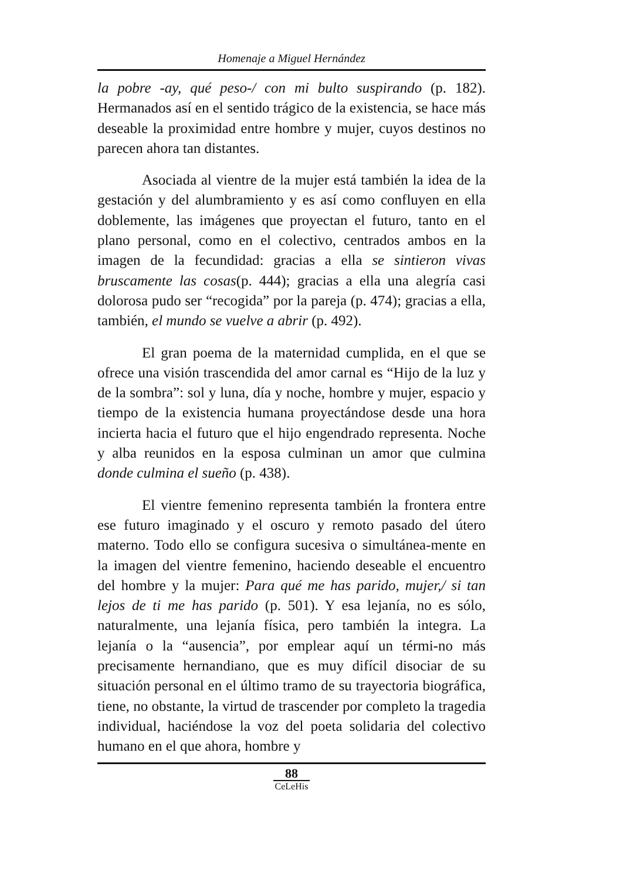Homenaje a Miguel Hernández
la pobre -ay, qué peso-/ con mi bulto suspirando (p. 182). Hermanados así en el sentido trágico de la existencia, se hace más deseable la proximidad entre hombre y mujer, cuyos destinos no parecen ahora tan distantes.
Asociada al vientre de la mujer está también la idea de la gestación y del alumbramiento y es así como confluyen en ella doblemente, las imágenes que proyectan el futuro, tanto en el plano personal, como en el colectivo, centrados ambos en la imagen de la fecundidad: gracias a ella se sintieron vivas bruscamente las cosas(p. 444); gracias a ella una alegría casi dolorosa pudo ser “recogida” por la pareja (p. 474); gracias a ella, también, el mundo se vuelve a abrir (p. 492).
El gran poema de la maternidad cumplida, en el que se ofrece una visión trascendida del amor carnal es “Hijo de la luz y de la sombra”: sol y luna, día y noche, hombre y mujer, espacio y tiempo de la existencia humana proyectándose desde una hora incierta hacia el futuro que el hijo engendrado representa. Noche y alba reunidos en la esposa culminan un amor que culmina donde culmina el sueño (p. 438).
El vientre femenino representa también la frontera entre ese futuro imaginado y el oscuro y remoto pasado del útero materno. Todo ello se configura sucesiva o simultánea-mente en la imagen del vientre femenino, haciendo deseable el encuentro del hombre y la mujer: Para qué me has parido, mujer,/ si tan lejos de ti me has parido (p. 501). Y esa lejanía, no es sólo, naturalmente, una lejanía física, pero también la integra. La lejanía o la “ausencia”, por emplear aquí un térmi-no más precisamente hernandiano, que es muy difícil disociar de su situación personal en el último tramo de su trayectoria biográfica, tiene, no obstante, la virtud de trascender por completo la tragedia individual, haciéndose la voz del poeta solidaria del colectivo humano en el que ahora, hombre y
88
CeLeHis